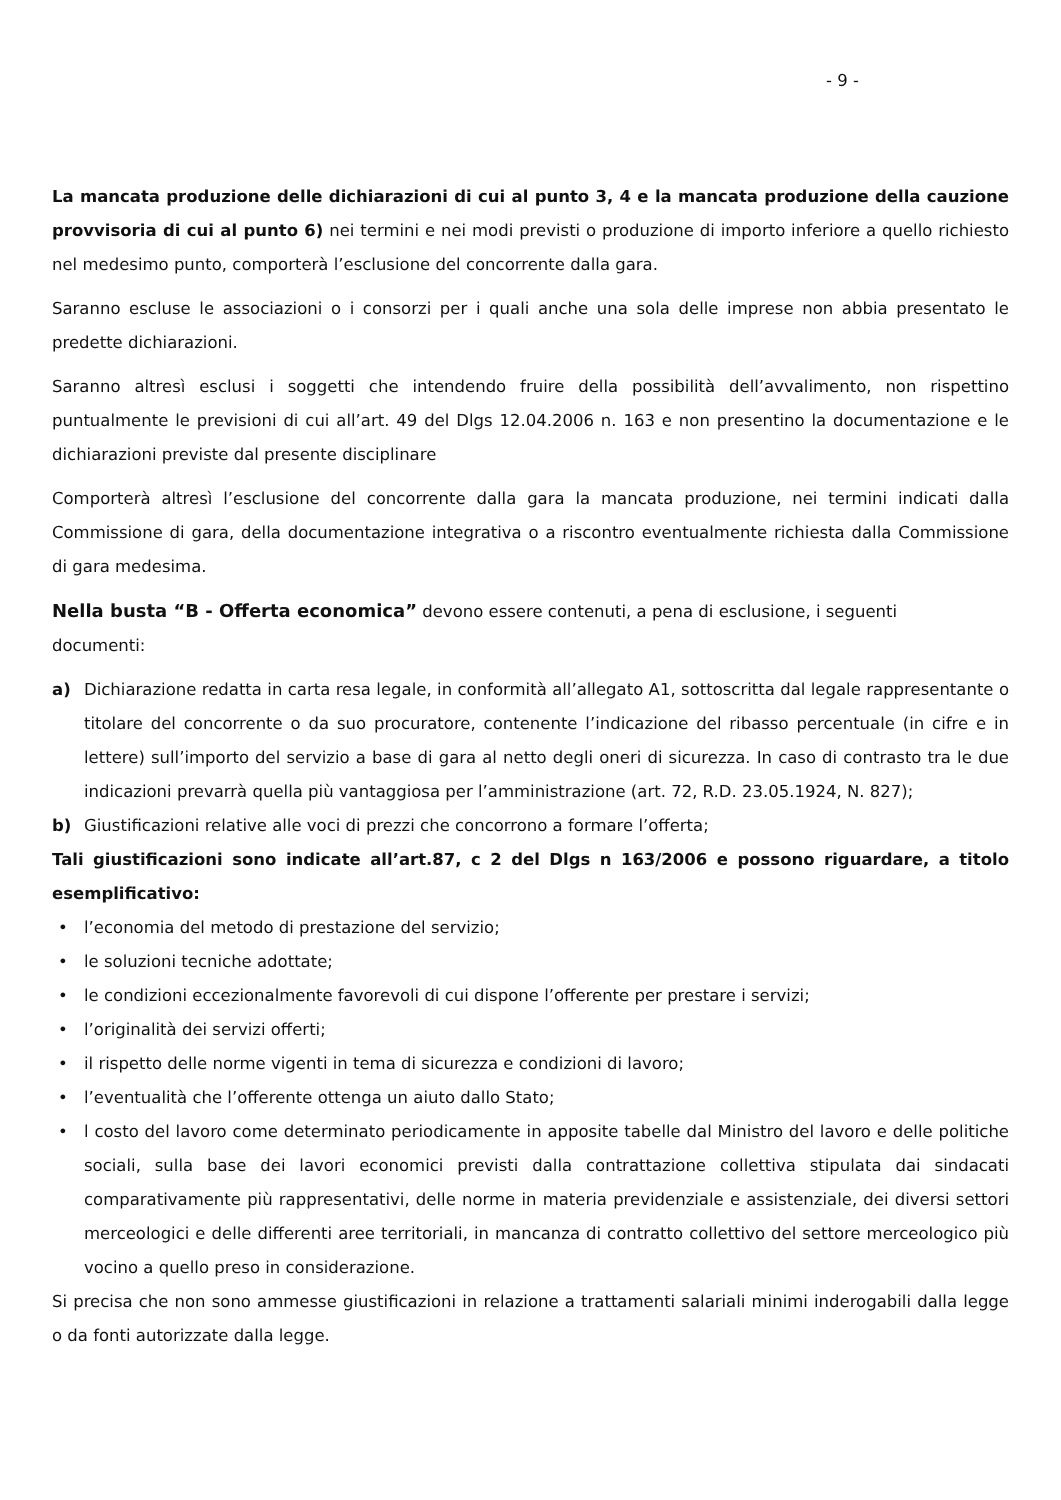- 9 -
La mancata produzione delle dichiarazioni di cui al punto 3, 4 e la mancata produzione della cauzione provvisoria di cui al punto 6) nei termini e nei modi previsti o produzione di importo inferiore a quello richiesto nel medesimo punto, comporterà l’esclusione del concorrente dalla gara.
Saranno escluse le associazioni o i consorzi per i quali anche una sola delle imprese non abbia presentato le predette dichiarazioni.
Saranno altresì esclusi i soggetti che intendendo fruire della possibilità dell’avvalimento, non rispettino puntualmente le previsioni di cui all’art. 49 del Dlgs 12.04.2006 n. 163 e non presentino la documentazione e le dichiarazioni previste dal presente disciplinare
Comporterà altresì l’esclusione del concorrente dalla gara la mancata produzione, nei termini indicati dalla Commissione di gara, della documentazione integrativa o a riscontro eventualmente richiesta dalla Commissione di gara medesima.
Nella busta “B - Offerta economica” devono essere contenuti, a pena di esclusione, i seguenti
documenti:
a) Dichiarazione redatta in carta resa legale, in conformità all’allegato A1, sottoscritta dal legale rappresentante o titolare del concorrente o da suo procuratore, contenente l’indicazione del ribasso percentuale (in cifre e in lettere) sull’importo del servizio a base di gara al netto degli oneri di sicurezza. In caso di contrasto tra le due indicazioni prevarrà quella più vantaggiosa per l’amministrazione (art. 72, R.D. 23.05.1924, N. 827);
b) Giustificazioni relative alle voci di prezzi che concorrono a formare l’offerta;
Tali giustificazioni sono indicate all’art.87, c 2 del Dlgs n 163/2006 e possono riguardare, a titolo esemplificativo:
• l’economia del metodo di prestazione del servizio;
• le soluzioni tecniche adottate;
• le condizioni eccezionalmente favorevoli di cui dispone l’offerente per prestare i servizi;
• l’originalità dei servizi offerti;
• il rispetto delle norme vigenti in tema di sicurezza e condizioni di lavoro;
• l’eventualità che l’offerente ottenga un aiuto dallo Stato;
• l costo del lavoro come determinato periodicamente in apposite tabelle dal Ministro del lavoro e delle politiche sociali, sulla base dei lavori economici previsti dalla contrattazione collettiva stipulata dai sindacati comparativamente più rappresentativi, delle norme in materia previdenziale e assistenziale, dei diversi settori merceologici e delle differenti aree territoriali, in mancanza di contratto collettivo del settore merceologico più vocino a quello preso in considerazione.
Si precisa che non sono ammesse giustificazioni in relazione a trattamenti salariali minimi inderogabili dalla legge o da fonti autorizzate dalla legge.